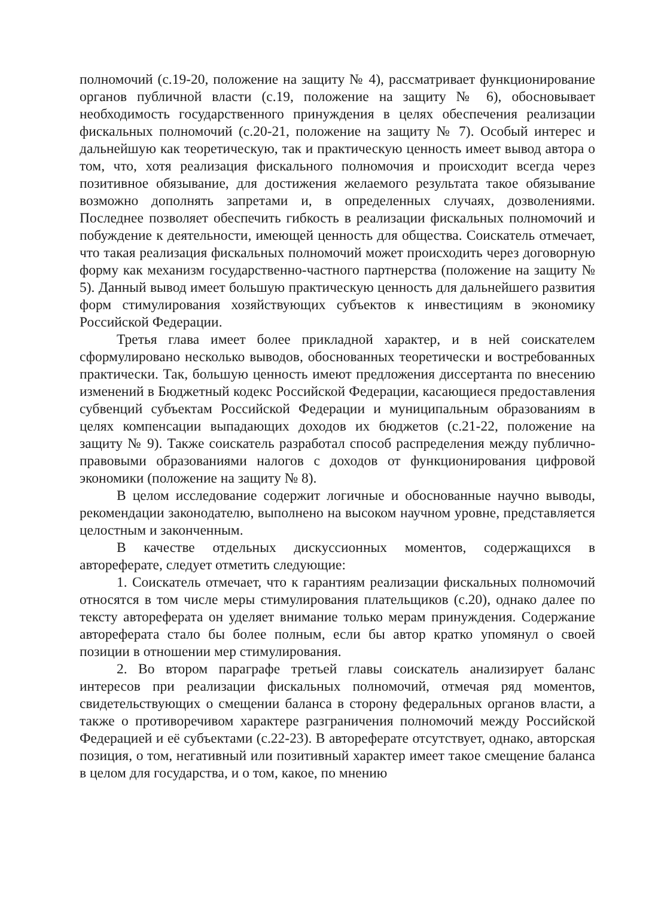полномочий (с.19-20, положение на защиту № 4), рассматривает функционирование органов публичной власти (с.19, положение на защиту № 6), обосновывает необходимость государственного принуждения в целях обеспечения реализации фискальных полномочий (с.20-21, положение на защиту № 7). Особый интерес и дальнейшую как теоретическую, так и практическую ценность имеет вывод автора о том, что, хотя реализация фискального полномочия и происходит всегда через позитивное обязывание, для достижения желаемого результата такое обязывание возможно дополнять запретами и, в определенных случаях, дозволениями. Последнее позволяет обеспечить гибкость в реализации фискальных полномочий и побуждение к деятельности, имеющей ценность для общества. Соискатель отмечает, что такая реализация фискальных полномочий может происходить через договорную форму как механизм государственно-частного партнерства (положение на защиту № 5). Данный вывод имеет большую практическую ценность для дальнейшего развития форм стимулирования хозяйствующих субъектов к инвестициям в экономику Российской Федерации.
Третья глава имеет более прикладной характер, и в ней соискателем сформулировано несколько выводов, обоснованных теоретически и востребованных практически. Так, большую ценность имеют предложения диссертанта по внесению изменений в Бюджетный кодекс Российской Федерации, касающиеся предоставления субвенций субъектам Российской Федерации и муниципальным образованиям в целях компенсации выпадающих доходов их бюджетов (с.21-22, положение на защиту № 9). Также соискатель разработал способ распределения между публично-правовыми образованиями налогов с доходов от функционирования цифровой экономики (положение на защиту № 8).
В целом исследование содержит логичные и обоснованные научно выводы, рекомендации законодателю, выполнено на высоком научном уровне, представляется целостным и законченным.
В качестве отдельных дискуссионных моментов, содержащихся в автореферате, следует отметить следующие:
1. Соискатель отмечает, что к гарантиям реализации фискальных полномочий относятся в том числе меры стимулирования плательщиков (с.20), однако далее по тексту автореферата он уделяет внимание только мерам принуждения. Содержание автореферата стало бы более полным, если бы автор кратко упомянул о своей позиции в отношении мер стимулирования.
2. Во втором параграфе третьей главы соискатель анализирует баланс интересов при реализации фискальных полномочий, отмечая ряд моментов, свидетельствующих о смещении баланса в сторону федеральных органов власти, а также о противоречивом характере разграничения полномочий между Российской Федерацией и её субъектами (с.22-23). В автореферате отсутствует, однако, авторская позиция, о том, негативный или позитивный характер имеет такое смещение баланса в целом для государства, и о том, какое, по мнению